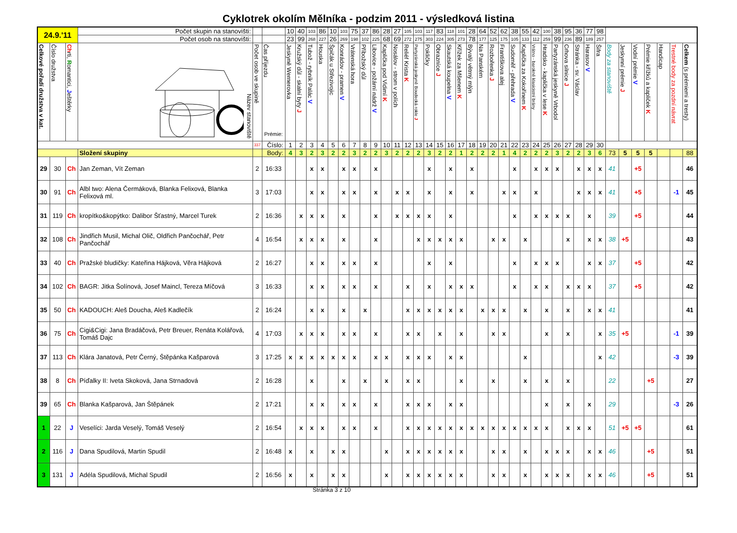Cyklotrek okolím Mělníka - podzim 2011 - výsledková listina
| 24.9.'11 | | | Počet skupin na stanovišti: | | | 10 | 40 | 103 | 86 | 10 | 103 | 75 | 37 | 86 | 28 | 27 | 105 | 103 | 117 | 83 | 118 | 101 | 28 | 64 | 52 | 62 | 38 | 55 | 42 | 100 | 38 | 95 | 36 | 77 | 98 | | | | | | | |
| | | | Počet osob na stanovišti: | | | 23 | 99 | 268 | 227 | 26 | 269 | 198 | 102 | 225 | 68 | 69 | 272 | 275 | 303 | 224 | 305 | 273 | 78 | 177 | 125 | 175 | 105 | 133 | 112 | 259 | 99 | 236 | 89 | 189 | 257 | | | | | | | |
| Celkové pořadí družstva v kat. | Číslo družstva | Ch rti, R omantici, J eštěrky | Název stanoviště | Počet osob ve skupině | Čas příjezdu Prémie: | Jeskyně Wernerovka | Kružský důl - skalní byty J | Tubož - rybník Palác V | Houska | Špičák u Střezivojic | Konrádov - pramen V | Vrátenská hora | Příbožský důl | Libovice - požární nádrž V | Kaplička pod Vidimí K | Nosálov - strom v polích | Reliéf Krista K | Partyzánská jeskyně Boudecká rokle J | Pokličky | Obrazníce J | Skautská koupelna V | Křížek za Mšenem K | Bývalý větrný mlýn | Na Panském | Rozbořenka J | Františkova alej | Sudoměř - přehrada V | Kaplička za Kokořínem K | Vrátno - barokně klasicistní brány | Hradsko - kaplička v lese K | Partyzánská jeskyně Vrbodol | Crhova silnice J | Stránka - sv. Václav | Harasov V | Šifra | Body za stanoviště | Jeskynní prémie J | Vodní prémie V | Prémie křížků a kapliček K | Handicap | Trestné body za pozdní návrat | Celkem (s prémiemi a tresty) |
| | | | | 337 | Číslo: | 1 | 2 | 3 | 4 | 5 | 6 | 7 | 8 | 9 | 10 | 11 | 12 | 13 | 14 | 15 | 16 | 17 | 18 | 19 | 20 | 21 | 22 | 23 | 24 | 25 | 26 | 27 | 28 | 29 | 30 | | | | | | | |
| | | | Složení skupiny | | Body: | 4 | 3 | 2 | 3 | 2 | 2 | 3 | 2 | 2 | 3 | 2 | 2 | 2 | 3 | 2 | 2 | 1 | 2 | 2 | 2 | 1 | 4 | 2 | 2 | 2 | 3 | 2 | 2 | 3 | 6 | 73 | 5 | 5 | 5 | | | 88 |
| 29 | 30 | Ch | Jan Zeman, Vít Zeman | 2 | 16:33 | | | x | x | | x | x | | x | | | | | x | | x | | x | | | | x | | x | x | x | | x | x | x | 41 | | +5 | | | | 46 |
| 30 | 91 | Ch | Albl two: Alena Čermáková, Blanka Felixová, Blanka Felixová ml. | 3 | 17:03 | | | x | x | | x | x | | x | | x | x | | x | | x | | x | | | x | x | | x | | | | x | x | x | 41 | | +5 | | | -1 | 45 |
| 31 | 119 | Ch | kropítko&kopýtko: Dalibor Šťastný, Marcel Turek | 2 | 16:36 | | x | x | x | | x | | | x | | x | x | x | x | | x | | | | | | x | | x | x | x | x | | x | | 39 | | +5 | | | | 44 |
| 32 | 108 | Ch | Jindřich Musil, Michal Olič, Oldřich Pančochář, Petr Pančochář | 4 | 16:54 | | x | x | x | | x | | | x | | | | x | x | x | x | x | | | x | x | | x | | | | x | | x | x | 38 | +5 | | | | | 43 |
| 33 | 40 | Ch | Pražské bludičky: Kateřina Hájková, Věra Hájková | 2 | 16:27 | | | x | x | | x | x | | x | | | | | x | | x | | | | | | x | | x | x | x | | | x | x | 37 | | +5 | | | | 42 |
| 34 | 102 | Ch | BAGR: Jitka Šolínová, Josef Maincl, Tereza Míčová | 3 | 16:33 | | | x | x | | x | x | | x | | | x | | x | | x | x | x | | | | x | | x | x | | x | x | x | | 37 | | +5 | | | | 42 |
| 35 | 50 | Ch | KADOUCH: Aleš Doucha, Aleš Kadlečík | 2 | 16:24 | | | x | x | | x | | x | | | | x | x | x | x | x | x | | x | x | x | | x | | x | | x | | x | x | 41 | | | | | | 41 |
| 36 | 75 | Ch | Cigi&Cigi: Jana Bradáčová, Petr Breuer, Renáta Kolářová, Tomáš Dajc | 4 | 17:03 | | x | x | x | | x | x | | x | | | x | x | | x | | x | | | x | x | | | | x | | x | | | x | 35 | +5 | | | | -1 | 39 |
| 37 | 113 | Ch | Klára Janatová, Petr Černý, Štěpánka Kašparová | 3 | 17:25 | x | x | x | x | x | x | x | | x | x | | x | x | x | | x | x | | | | | | x | | | | | | | x | 42 | | | | | -3 | 39 |
| 38 | 8 | Ch | Píďalky II: Iveta Skoková, Jana Strnadová | 2 | 16:28 | | | x | | | x | | x | | x | | x | x | | | | x | | | x | | | x | | x | | x | | | | 22 | | | +5 | | | 27 |
| 39 | 65 | Ch | Blanka Kašparová, Jan Štěpánek | 2 | 17:21 | | | x | x | | x | x | | x | | | x | x | x | | x | x | | | | | | | | x | | x | | x | | 29 | | | | | -3 | 26 |
| 1 | 22 | J | Veselíci: Jarda Veselý, Tomáš Veselý | 2 | 16:54 | | x | x | x | | x | x | | x | | | x | x | x | x | x | x | x | x | x | x | x | x | x | x | | x | x | x | | 51 | +5 | +5 | | | | 61 |
| 2 | 116 | J | Dana Spudilová, Martin Spudil | 2 | 16:48 | x | | x | | x | x | | | | x | | x | x | x | x | x | x | | | x | x | | x | | x | x | x | | x | x | 46 | | | +5 | | | 51 |
| 3 | 131 | J | Adéla Spudilová, Michal Spudil | 2 | 16:56 | x | | x | | x | x | | | | x | | x | x | x | x | x | x | | | x | x | | x | | x | x | x | | x | x | 46 | | | +5 | | | 51 |
Stránka 3 z 10